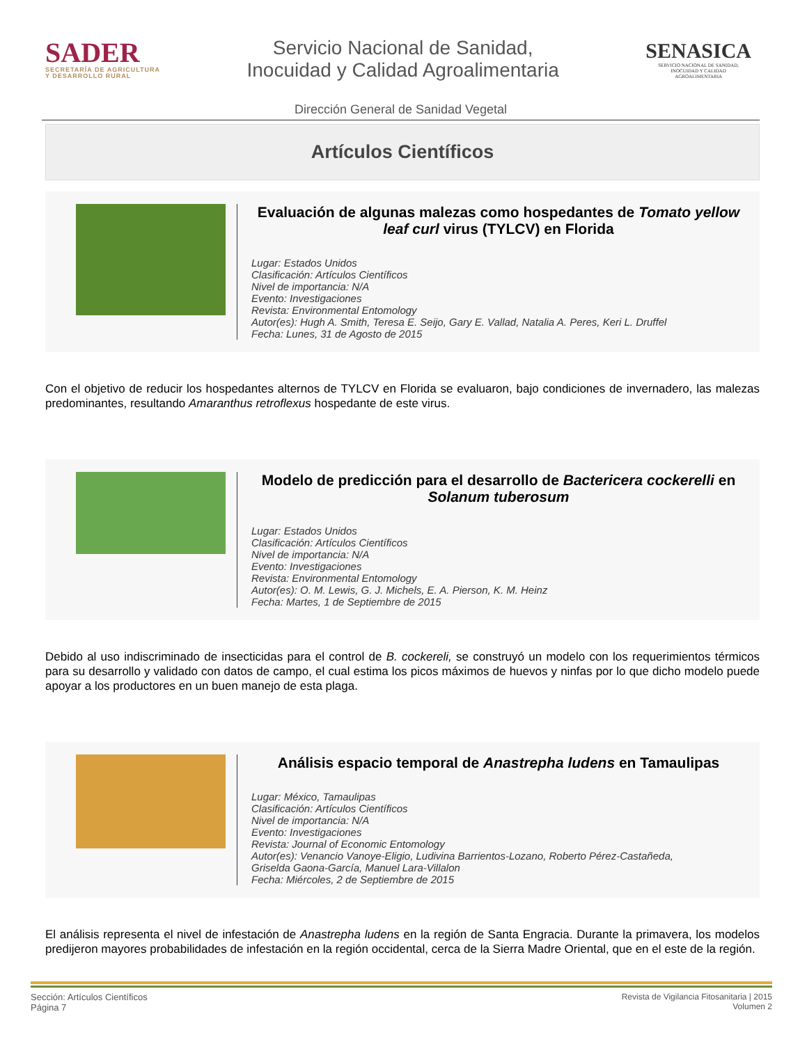SADER
SECRETARÍA DE AGRICULTURA
Y DESARROLLO RURAL
Servicio Nacional de Sanidad,
Inocuidad y Calidad Agroalimentaria
SENASICA
SERVICIO NACIONAL DE SANIDAD,
INOCUIDAD Y CALIDAD
AGROALIMENTARIA
Dirección General de Sanidad Vegetal
Artículos Científicos
Evaluación de algunas malezas como hospedantes de Tomato yellow leaf curl virus (TYLCV) en Florida
Lugar: Estados Unidos
Clasificación: Artículos Científicos
Nivel de importancia: N/A
Evento: Investigaciones
Revista: Environmental Entomology
Autor(es): Hugh A. Smith, Teresa E. Seijo, Gary E. Vallad, Natalia A. Peres, Keri L. Druffel
Fecha: Lunes, 31 de Agosto de 2015
Con el objetivo de reducir los hospedantes alternos de TYLCV en Florida se evaluaron, bajo condiciones de invernadero, las malezas predominantes, resultando Amaranthus retroflexus hospedante de este virus.
Modelo de predicción para el desarrollo de Bactericera cockerelli en Solanum tuberosum
Lugar: Estados Unidos
Clasificación: Artículos Científicos
Nivel de importancia: N/A
Evento: Investigaciones
Revista: Environmental Entomology
Autor(es): O. M. Lewis, G. J. Michels, E. A. Pierson, K. M. Heinz
Fecha: Martes, 1 de Septiembre de 2015
Debido al uso indiscriminado de insecticidas para el control de B. cockereli, se construyó un modelo con los requerimientos térmicos para su desarrollo y validado con datos de campo, el cual estima los picos máximos de huevos y ninfas por lo que dicho modelo puede apoyar a los productores en un buen manejo de esta plaga.
Análisis espacio temporal de Anastrepha ludens en Tamaulipas
Lugar: México, Tamaulipas
Clasificación: Artículos Científicos
Nivel de importancia: N/A
Evento: Investigaciones
Revista: Journal of Economic Entomology
Autor(es): Venancio Vanoye-Eligio, Ludivina Barrientos-Lozano, Roberto Pérez-Castañeda,
Griselda Gaona-García, Manuel Lara-Villalon
Fecha: Miércoles, 2 de Septiembre de 2015
El análisis representa el nivel de infestación de Anastrepha ludens en la región de Santa Engracia. Durante la primavera, los modelos predijeron mayores probabilidades de infestación en la región occidental, cerca de la Sierra Madre Oriental, que en el este de la región.
Sección: Artículos Científicos
Página 7
Revista de Vigilancia Fitosanitaria | 2015
Volumen 2